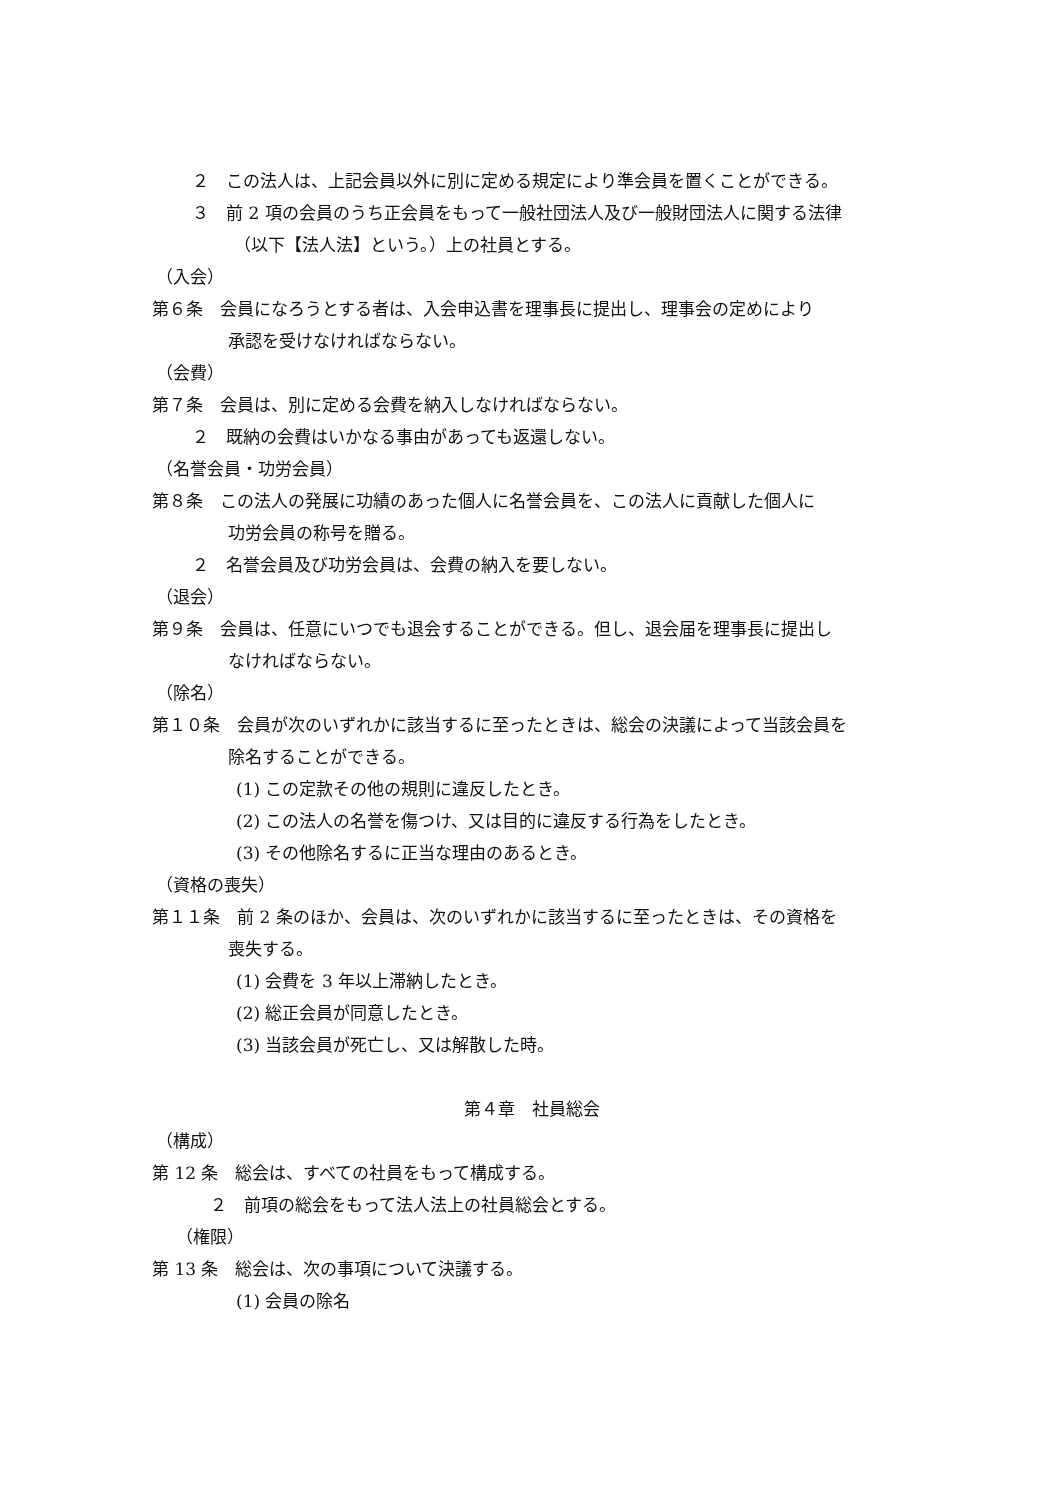２　この法人は、上記会員以外に別に定める規定により準会員を置くことができる。
３　前 2 項の会員のうち正会員をもって一般社団法人及び一般財団法人に関する法律
（以下【法人法】という。）上の社員とする。
（入会）
第６条　会員になろうとする者は、入会申込書を理事長に提出し、理事会の定めにより
承認を受けなければならない。
（会費）
第７条　会員は、別に定める会費を納入しなければならない。
２　既納の会費はいかなる事由があっても返還しない。
（名誉会員・功労会員）
第８条　この法人の発展に功績のあった個人に名誉会員を、この法人に貢献した個人に
功労会員の称号を贈る。
２　名誉会員及び功労会員は、会費の納入を要しない。
（退会）
第９条　会員は、任意にいつでも退会することができる。但し、退会届を理事長に提出し
なければならない。
（除名）
第１０条　会員が次のいずれかに該当するに至ったときは、総会の決議によって当該会員を
除名することができる。
(1) この定款その他の規則に違反したとき。
(2) この法人の名誉を傷つけ、又は目的に違反する行為をしたとき。
(3) その他除名するに正当な理由のあるとき。
（資格の喪失）
第１１条　前 2 条のほか、会員は、次のいずれかに該当するに至ったときは、その資格を
喪失する。
(1) 会費を 3 年以上滞納したとき。
(2) 総正会員が同意したとき。
(3) 当該会員が死亡し、又は解散した時。
第４章　社員総会
（構成）
第 12 条　総会は、すべての社員をもって構成する。
２　前項の総会をもって法人法上の社員総会とする。
（権限）
第 13 条　総会は、次の事項について決議する。
(1) 会員の除名